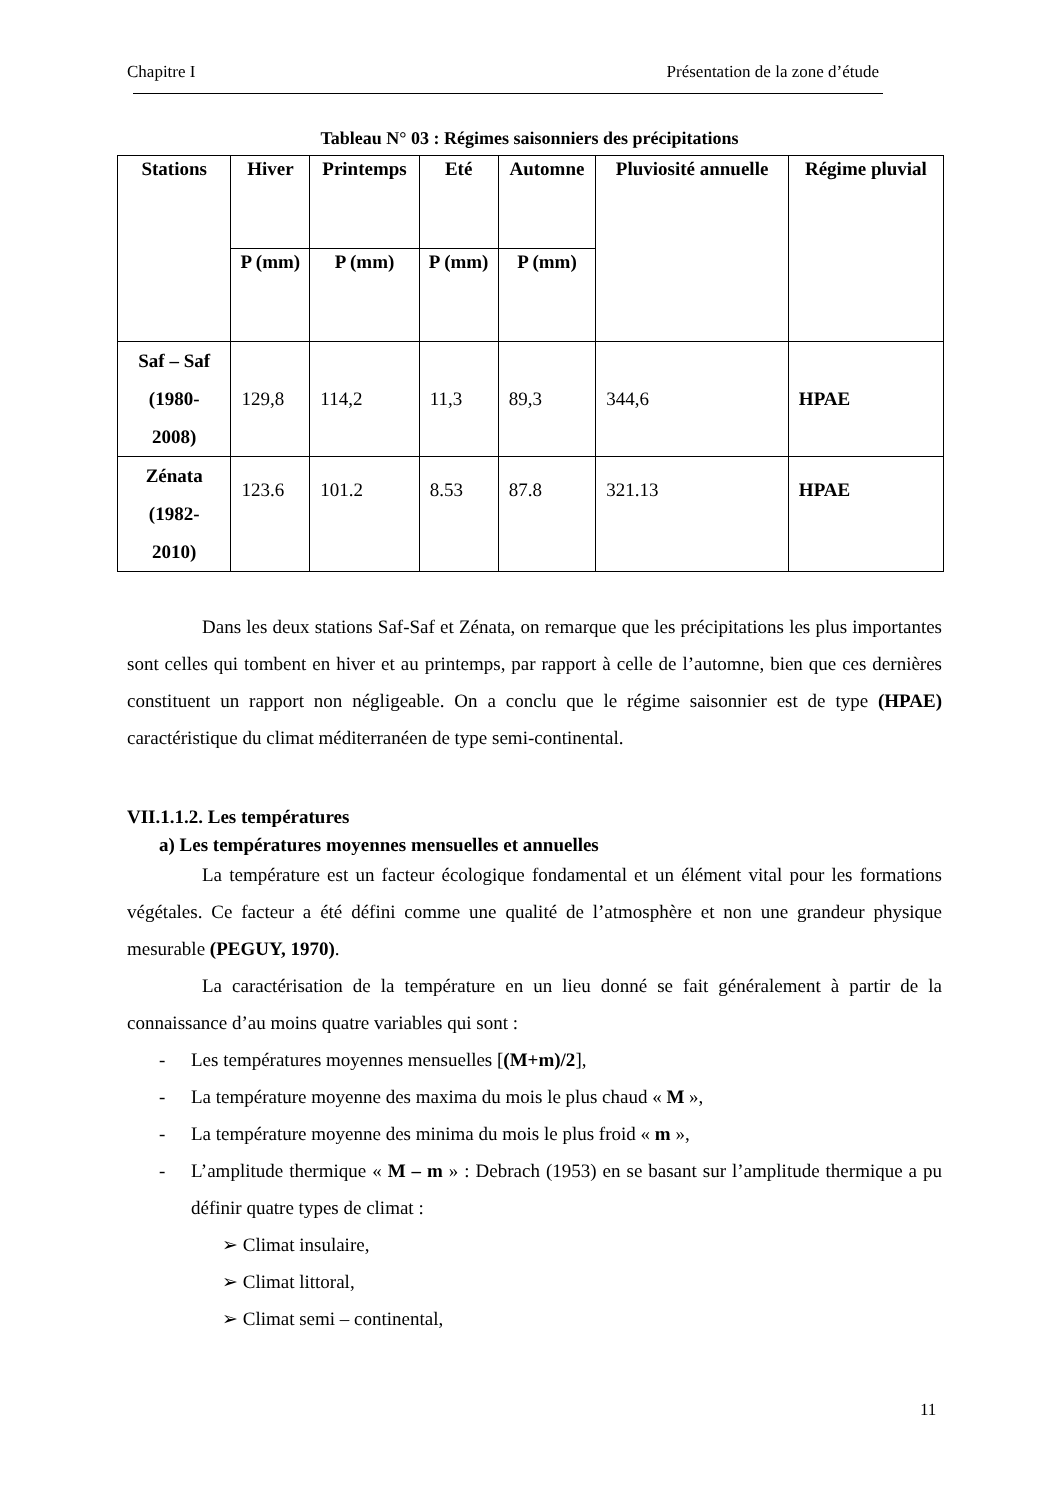Chapitre I Présentation de la zone d’étude
Tableau N° 03 : Régimes saisonniers des précipitations
| Stations | Hiver | Printemps | Eté | Automne | Pluviosité annuelle | Régime pluvial |
| --- | --- | --- | --- | --- | --- | --- |
| | P (mm) | P (mm) | P (mm) | P (mm) | | |
| Saf – Saf (1980- 2008) | 129,8 | 114,2 | 11,3 | 89,3 | 344,6 | HPAE |
| Zénata (1982- 2010) | 123.6 | 101.2 | 8.53 | 87.8 | 321.13 | HPAE |
Dans les deux stations Saf-Saf et Zénata, on remarque que les précipitations les plus importantes sont celles qui tombent en hiver et au printemps, par rapport à celle de l’automne, bien que ces dernières constituent un rapport non négligeable. On a conclu que le régime saisonnier est de type (HPAE) caractéristique du climat méditerranéen de type semi-continental.
VII.1.1.2. Les températures
a) Les températures moyennes mensuelles et annuelles
La température est un facteur écologique fondamental et un élément vital pour les formations végétales. Ce facteur a été défini comme une qualité de l’atmosphère et non une grandeur physique mesurable (PEGUY, 1970).
La caractérisation de la température en un lieu donné se fait généralement à partir de la connaissance d’au moins quatre variables qui sont :
- Les températures moyennes mensuelles [(M+m)/2],
- La température moyenne des maxima du mois le plus chaud « M »,
- La température moyenne des minima du mois le plus froid « m »,
-
L’amplitude thermique « M – m » : Debrach (1953) en se basant sur l’amplitude thermique a pu définir quatre types de climat :
➢ Climat insulaire,
➢ Climat littoral,
➢ Climat semi – continental,
11